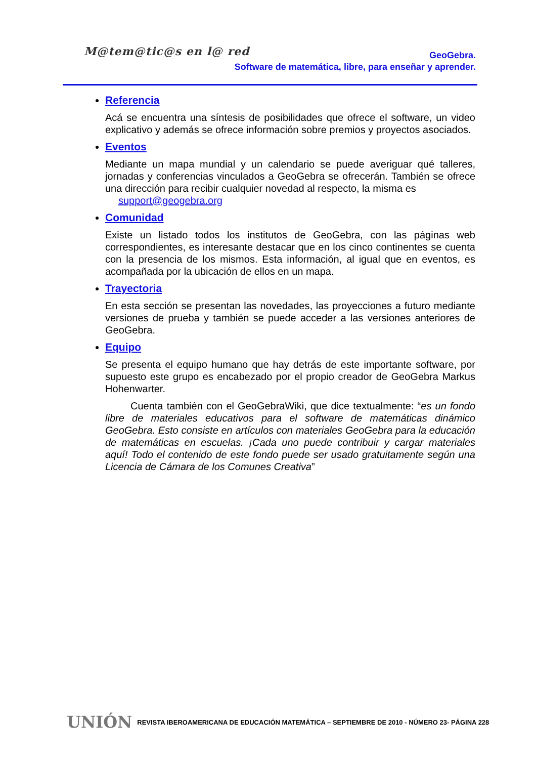M@tem@tic@s en l@ red
GeoGebra.
Software de matemática, libre, para enseñar y aprender.
Referencia
Acá se encuentra una síntesis de posibilidades que ofrece el software, un video explicativo y además se ofrece información sobre premios y proyectos asociados.
Eventos
Mediante un mapa mundial y un calendario se puede averiguar qué talleres, jornadas y conferencias vinculados a GeoGebra se ofrecerán. También se ofrece una dirección para recibir cualquier novedad al respecto, la misma es
support@geogebra.org
Comunidad
Existe un listado todos los institutos de GeoGebra, con las páginas web correspondientes, es interesante destacar que en los cinco continentes se cuenta con la presencia de los mismos. Esta información, al igual que en eventos, es acompañada por la ubicación de ellos en un mapa.
Trayectoria
En esta sección se presentan las novedades, las proyecciones a futuro mediante versiones de prueba y también se puede acceder a las versiones anteriores de GeoGebra.
Equipo
Se presenta el equipo humano que hay detrás de este importante software, por supuesto este grupo es encabezado por el propio creador de GeoGebra Markus Hohenwarter.
Cuenta también con el GeoGebraWiki, que dice textualmente: “es un fondo libre de materiales educativos para el software de matemáticas dinámico GeoGebra. Esto consiste en artículos con materiales GeoGebra para la educación de matemáticas en escuelas. ¡Cada uno puede contribuir y cargar materiales aquí! Todo el contenido de este fondo puede ser usado gratuitamente según una Licencia de Cámara de los Comunes Creativa”
UNIÓN REVISTA IBEROAMERICANA DE EDUCACIÓN MATEMÁTICA – SEPTIEMBRE DE 2010 - NÚMERO 23- PÁGINA 228